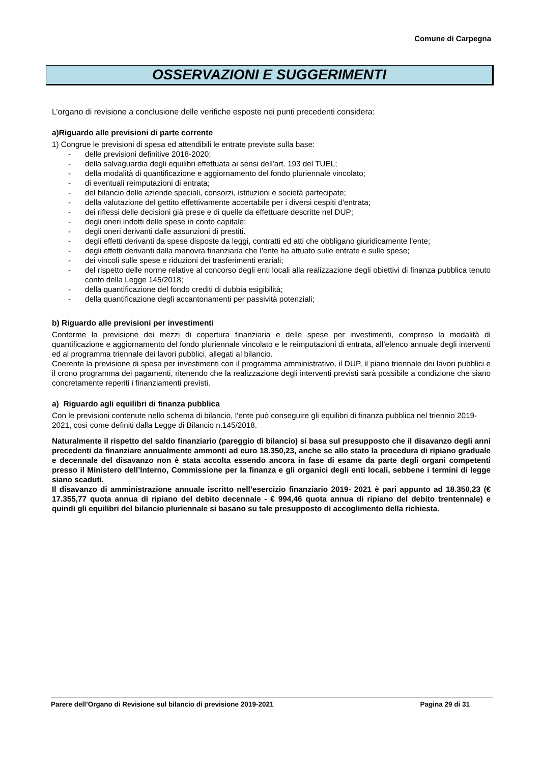Comune di Carpegna
OSSERVAZIONI E SUGGERIMENTI
L’organo di revisione a conclusione delle verifiche esposte nei punti precedenti considera:
a)Riguardo alle previsioni di parte corrente
1) Congrue le previsioni di spesa ed attendibili le entrate previste sulla base:
- delle previsioni definitive 2018-2020;
- della salvaguardia degli equilibri effettuata ai sensi dell'art. 193 del TUEL;
- della modalità di quantificazione e aggiornamento del fondo pluriennale vincolato;
- di eventuali reimputazioni di entrata;
- del bilancio delle aziende speciali, consorzi, istituzioni e società partecipate;
- della valutazione del gettito effettivamente accertabile per i diversi cespiti d’entrata;
- dei riflessi delle decisioni già prese e di quelle da effettuare descritte nel DUP;
- degli oneri indotti delle spese in conto capitale;
- degli oneri derivanti dalle assunzioni di prestiti.
- degli effetti derivanti da spese disposte da leggi, contratti ed atti che obbligano giuridicamente l’ente;
- degli effetti derivanti dalla manovra finanziaria che l’ente ha attuato sulle entrate e sulle spese;
- dei vincoli sulle spese e riduzioni dei trasferimenti erariali;
- del rispetto delle norme relative al concorso degli enti locali alla realizzazione degli obiettivi di finanza pubblica tenuto conto della Legge 145/2018;
- della quantificazione del fondo crediti di dubbia esigibilità;
- della quantificazione degli accantonamenti per passività potenziali;
b) Riguardo alle previsioni per investimenti
Conforme la previsione dei mezzi di copertura finanziaria e delle spese per investimenti, compreso la modalità di quantificazione e aggiornamento del fondo pluriennale vincolato e le reimputazioni di entrata, all’elenco annuale degli interventi ed al programma triennale dei lavori pubblici, allegati al bilancio.
Coerente la previsione di spesa per investimenti con il programma amministrativo, il DUP, il piano triennale dei lavori pubblici e il crono programma dei pagamenti, ritenendo che la realizzazione degli interventi previsti sarà possibile a condizione che siano concretamente reperiti i finanziamenti previsti.
a) Riguardo agli equilibri di finanza pubblica
Con le previsioni contenute nello schema di bilancio, l’ente può conseguire gli equilibri di finanza pubblica nel triennio 2019-2021, così come definiti dalla Legge di Bilancio n.145/2018.
Naturalmente il rispetto del saldo finanziario (pareggio di bilancio) si basa sul presupposto che il disavanzo degli anni precedenti da finanziare annualmente ammonti ad euro 18.350,23, anche se allo stato la procedura di ripiano graduale e decennale del disavanzo non è stata accolta essendo ancora in fase di esame da parte degli organi competenti presso il Ministero dell’Interno, Commissione per la finanza e gli organici degli enti locali, sebbene i termini di legge siano scaduti.
Il disavanzo di amministrazione annuale iscritto nell’esercizio finanziario 2019- 2021 è pari appunto ad 18.350,23 (€ 17.355,77 quota annua di ripiano del debito decennale - € 994,46 quota annua di ripiano del debito trentennale) e quindi gli equilibri del bilancio pluriennale si basano su tale presupposto di accoglimento della richiesta.
Parere dell’Organo di Revisione sul bilancio di previsione 2019-2021 Pagina 29 di 31